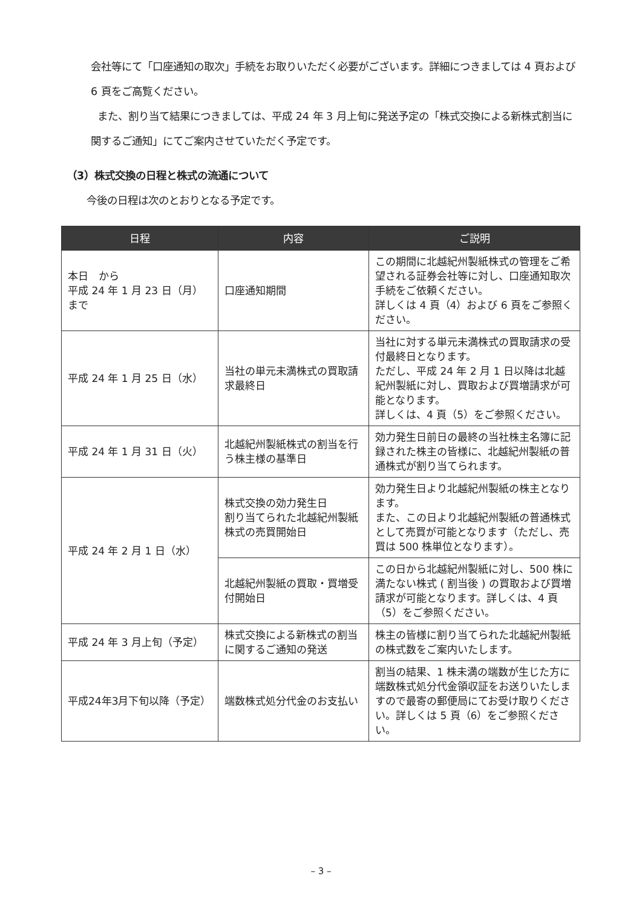会社等にて「口座通知の取次」手続をお取りいただく必要がございます。詳細につきましては 4 頁および 6 頁をご高覧ください。
また、割り当て結果につきましては、平成 24 年 3 月上旬に発送予定の「株式交換による新株式割当に関するご通知」にてご案内させていただく予定です。
（3）株式交換の日程と株式の流通について
今後の日程は次のとおりとなる予定です。
| 日程 | 内容 | ご説明 |
| --- | --- | --- |
| 本日 から 平成 24 年 1 月 23 日（月） まで | 口座通知期間 | この期間に北越紀州製紙株式の管理をご希望される証券会社等に対し、口座通知取次手続をご依頼ください。 詳しくは 4 頁（4）および 6 頁をご参照ください。 |
| 平成 24 年 1 月 25 日（水） | 当社の単元未満株式の買取請求最終日 | 当社に対する単元未満株式の買取請求の受付最終日となります。 ただし、平成 24 年 2 月 1 日以降は北越紀州製紙に対し、買取および買増請求が可能となります。 詳しくは、4 頁（5）をご参照ください。 |
| 平成 24 年 1 月 31 日（火） | 北越紀州製紙株式の割当を行う株主様の基準日 | 効力発生日前日の最終の当社株主名簿に記録された株主の皆様に、北越紀州製紙の普通株式が割り当てられます。 |
| 平成 24 年 2 月 1 日（水） | 株式交換の効力発生日 割り当てられた北越紀州製紙株式の売買開始日 | 効力発生日より北越紀州製紙の株主となります。 また、この日より北越紀州製紙の普通株式として売買が可能となります（ただし、売買は 500 株単位となります）。 |
| | 北越紀州製紙の買取・買増受付開始日 | この日から北越紀州製紙に対し、500 株に満たない株式 ( 割当後 ) の買取および買増請求が可能となります。詳しくは、4 頁（5）をご参照ください。 |
| 平成 24 年 3 月上旬（予定） | 株式交換による新株式の割当に関するご通知の発送 | 株主の皆様に割り当てられた北越紀州製紙の株式数をご案内いたします。 |
| 平成24年3月下旬以降（予定） | 端数株式処分代金のお支払い | 割当の結果、1 株未満の端数が生じた方に端数株式処分代金領収証をお送りいたしますので最寄の郵便局にてお受け取りください。詳しくは 5 頁（6）をご参照ください。 |
– 3 –